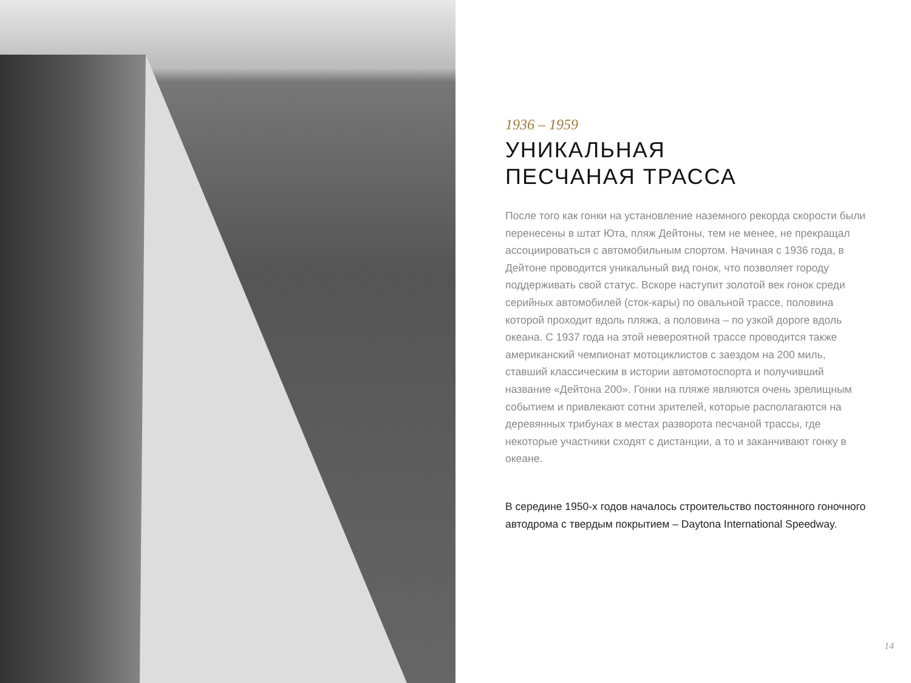1936 – 1959
УНИКАЛЬНАЯ
ПЕСЧАНАЯ ТРАССА
После того как гонки на установление наземного рекорда скорости были перенесены в штат Юта, пляж Дейтоны, тем не менее, не прекращал ассоциироваться с автомобильным спортом. Начиная с 1936 года, в Дейтоне проводится уникальный вид гонок, что позволяет городу поддерживать свой статус. Вскоре наступит золотой век гонок среди серийных автомобилей (сток-кары) по овальной трассе, половина которой проходит вдоль пляжа, а половина – по узкой дороге вдоль океана. С 1937 года на этой невероятной трассе проводится также американский чемпионат мотоциклистов с заездом на 200 миль, ставший классическим в истории автомотоспорта и получивший название «Дейтона 200». Гонки на пляже являются очень зрелищным событием и привлекают сотни зрителей, которые располагаются на деревянных трибунах в местах разворота песчаной трассы, где некоторые участники сходят с дистанции, а то и заканчивают гонку в океане.
В середине 1950-х годов началось строительство постоянного гоночного автодрома с твердым покрытием – Daytona International Speedway.
14